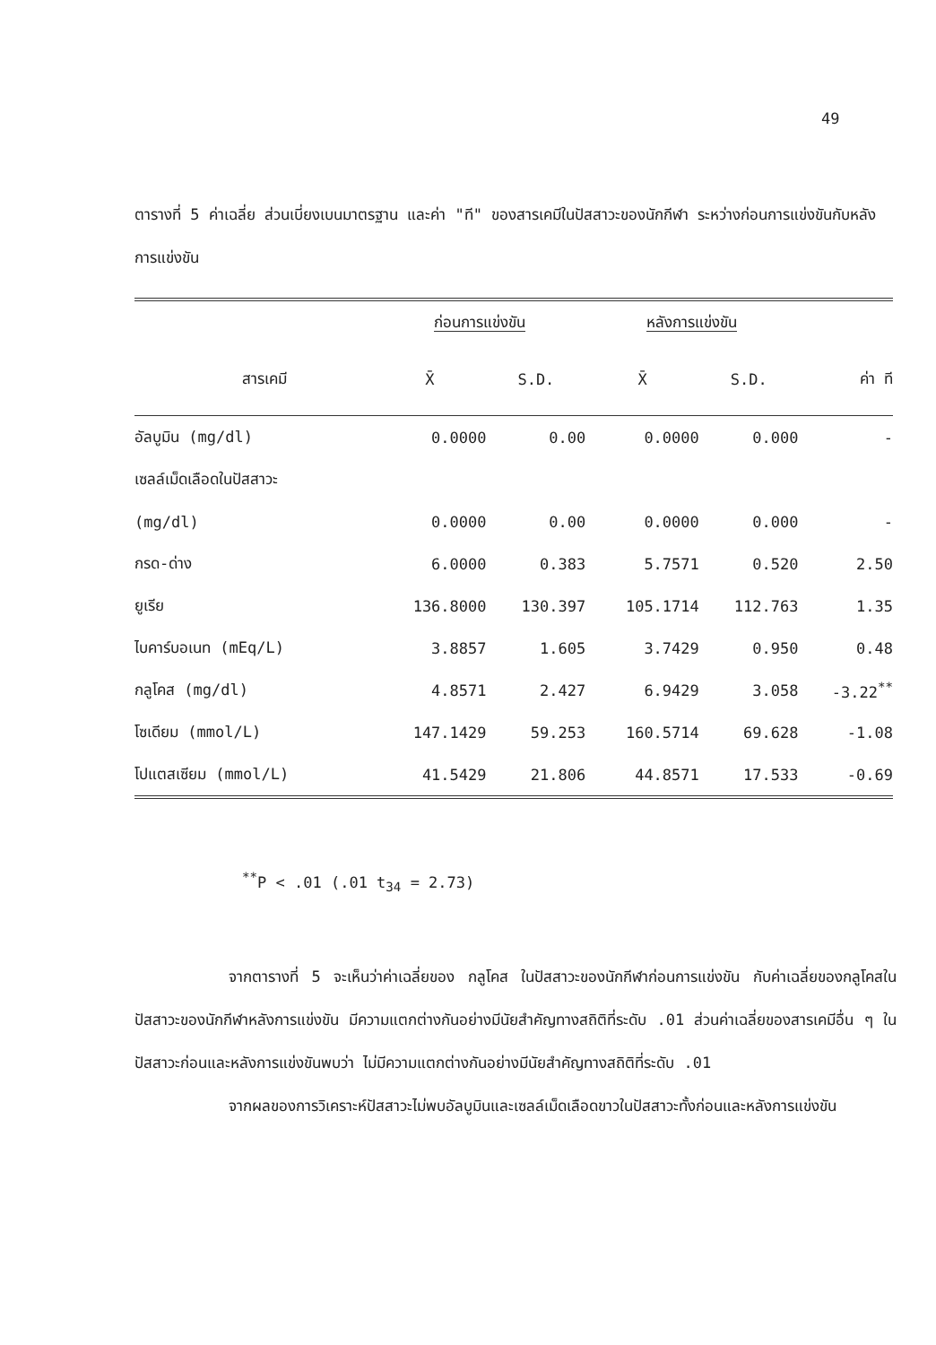49
ตารางที่ 5 ค่าเฉลี่ย ส่วนเบี่ยงเบนมาตรฐาน และค่า "ที" ของสารเคมีในปัสสาวะของนักกีฬา ระหว่างก่อนการแข่งขันกับหลังการแข่งขัน
| | ก่อนการแข่งขัน | | หลังการแข่งขัน | | |
| --- | --- | --- | --- | --- | --- |
| สารเคมี | X̄ | S.D. | X̄ | S.D. | ค่า ที |
| อัลบูมิน (mg/dl) | 0.0000 | 0.00 | 0.0000 | 0.000 | - |
| เซลล์เม็ดเลือดในปัสสาวะ | | | | | |
| (mg/dl) | 0.0000 | 0.00 | 0.0000 | 0.000 | - |
| กรด-ด่าง | 6.0000 | 0.383 | 5.7571 | 0.520 | 2.50 |
| ยูเรีย | 136.8000 | 130.397 | 105.1714 | 112.763 | 1.35 |
| ไบคาร์บอเนท (mEq/L) | 3.8857 | 1.605 | 3.7429 | 0.950 | 0.48 |
| กลูโคส (mg/dl) | 4.8571 | 2.427 | 6.9429 | 3.058 | -3.22<sup>**</sup> |
| โซเดียม (mmol/L) | 147.1429 | 59.253 | 160.5714 | 69.628 | -1.08 |
| โปแตสเซียม (mmol/L) | 41.5429 | 21.806 | 44.8571 | 17.533 | -0.69 |
<sup>**</sup> P < .01 (.01 t<sub>34</sub> = 2.73)
จากตารางที่ 5 จะเห็นว่าค่าเฉลี่ยของ กลูโคส ในปัสสาวะของนักกีฬาก่อนการแข่งขัน กับค่าเฉลี่ยของกลูโคสในปัสสาวะของนักกีฬาหลังการแข่งขัน มีความแตกต่างกันอย่างมีนัยสำคัญทางสถิติที่ระดับ .01 ส่วนค่าเฉลี่ยของสารเคมีอื่น ๆ ในปัสสาวะก่อนและหลังการแข่งขันพบว่า ไม่มีความแตกต่างกันอย่างมีนัยสำคัญทางสถิติที่ระดับ .01
จากผลของการวิเคราะห์ปัสสาวะไม่พบอัลบูมินและเซลล์เม็ดเลือดขาวในปัสสาวะทั้งก่อนและหลังการแข่งขัน